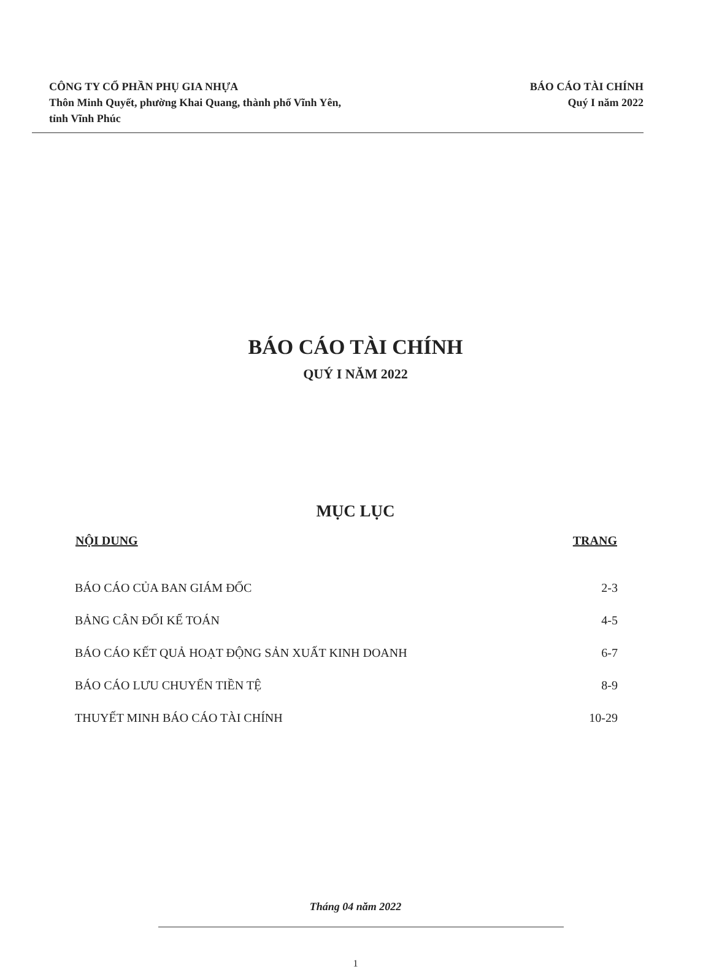CÔNG TY CỔ PHẦN PHỤ GIA NHỰA
Thôn Minh Quyết, phường Khai Quang, thành phố Vĩnh Yên,
tỉnh Vĩnh Phúc
BÁO CÁO TÀI CHÍNH
Quý I năm 2022
BÁO CÁO TÀI CHÍNH
QUÝ I NĂM 2022
MỤC LỤC
| NỘI DUNG | TRANG |
| --- | --- |
| BÁO CÁO CỦA BAN GIÁM ĐỐC | 2-3 |
| BẢNG CÂN ĐỐI KẾ TOÁN | 4-5 |
| BÁO CÁO KẾT QUẢ HOẠT ĐỘNG SẢN XUẤT KINH DOANH | 6-7 |
| BÁO CÁO LƯU CHUYỂN TIỀN TỆ | 8-9 |
| THUYẾT MINH BÁO CÁO TÀI CHÍNH | 10-29 |
Tháng 04 năm 2022
1